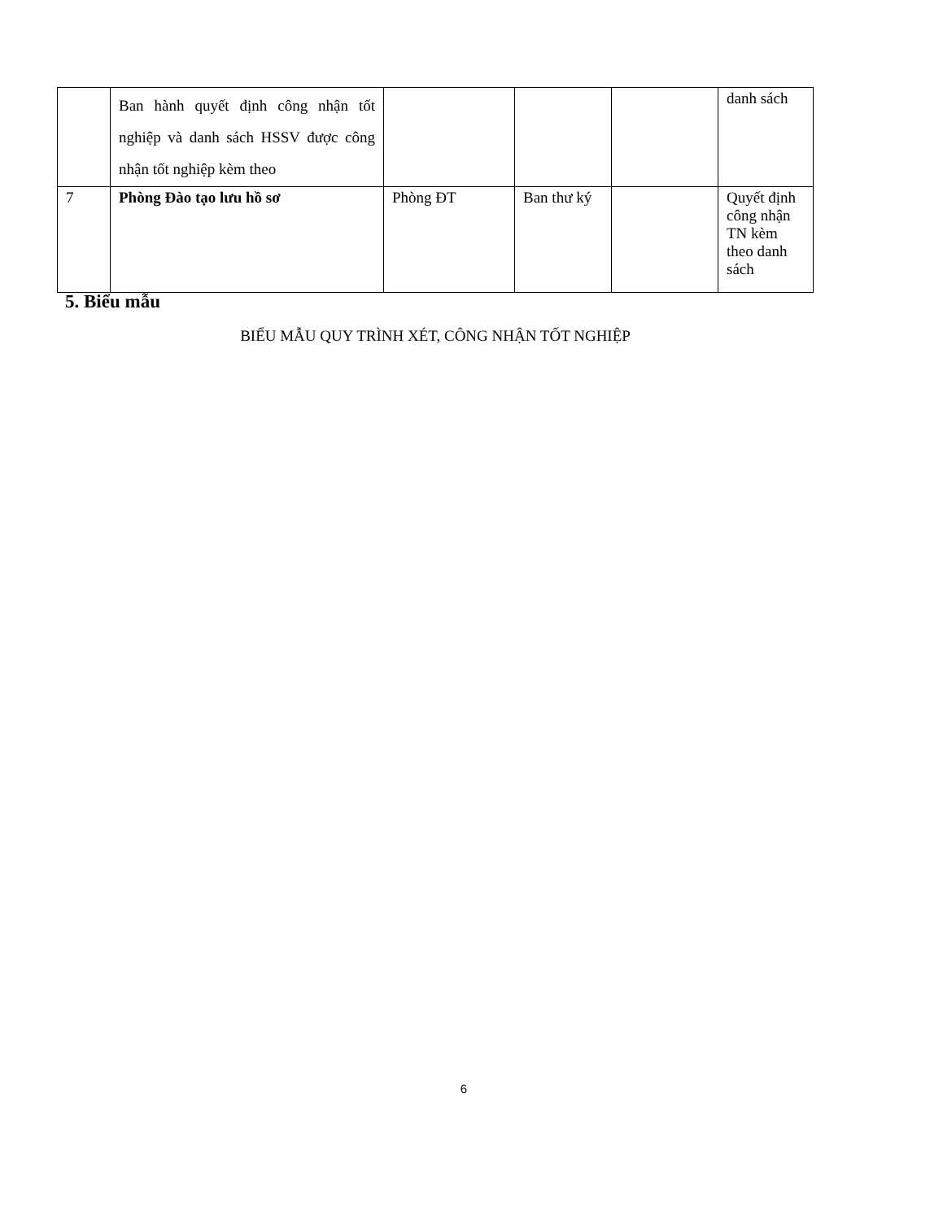| | Ban hành quyết định công nhận tốt nghiệp và danh sách HSSV được công nhận tốt nghiệp kèm theo | | | | danh sách |
| 7 | Phòng Đào tạo lưu hồ sơ | Phòng ĐT | Ban thư ký | | Quyết định công nhận TN kèm theo danh sách |
5. Biểu mẫu
BIỂU MẪU QUY TRÌNH XÉT, CÔNG NHẬN TỐT NGHIỆP
6